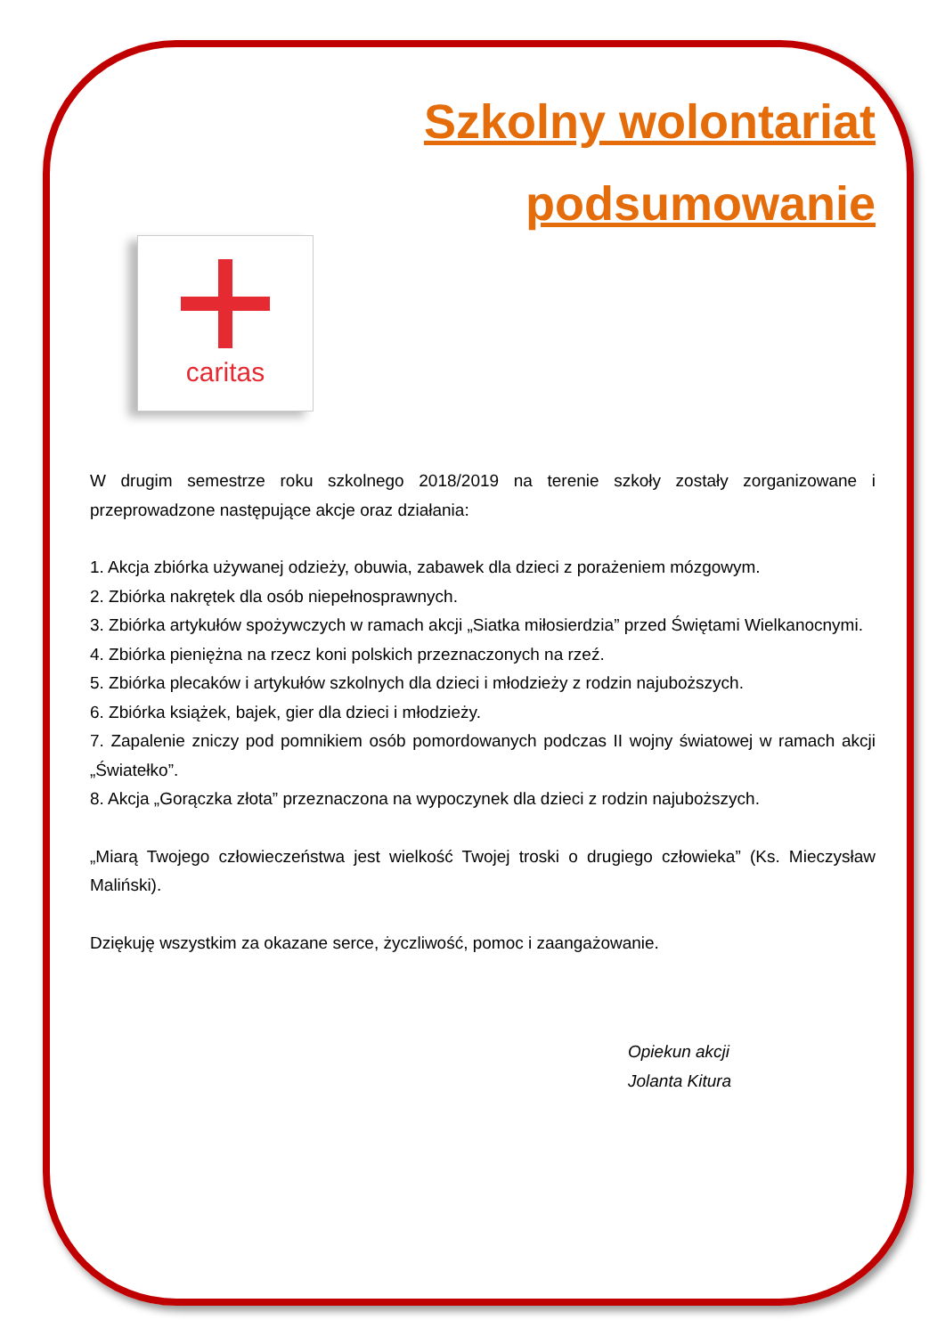Szkolny wolontariat
podsumowanie
caritas
W drugim semestrze roku szkolnego 2018/2019 na terenie szkoły zostały zorganizowane i przeprowadzone następujące akcje oraz działania:
1. Akcja zbiórka używanej odzieży, obuwia, zabawek dla dzieci z porażeniem mózgowym.
2. Zbiórka nakrętek dla osób niepełnosprawnych.
3. Zbiórka artykułów spożywczych w ramach akcji „Siatka miłosierdzia” przed Świętami Wielkanocnymi.
4. Zbiórka pieniężna na rzecz koni polskich przeznaczonych na rzeź.
5. Zbiórka plecaków i artykułów szkolnych dla dzieci i młodzieży z rodzin najuboższych.
6. Zbiórka książek, bajek, gier dla dzieci i młodzieży.
7. Zapalenie zniczy pod pomnikiem osób pomordowanych podczas II wojny światowej w ramach akcji „Światełko”.
8. Akcja „Gorączka złota” przeznaczona na wypoczynek dla dzieci z rodzin najuboższych.
„Miarą Twojego człowieczeństwa jest wielkość Twojej troski o drugiego człowieka” (Ks. Mieczysław Maliński).
Dziękuję wszystkim za okazane serce, życzliwość, pomoc i zaangażowanie.
Opiekun akcji
Jolanta Kitura